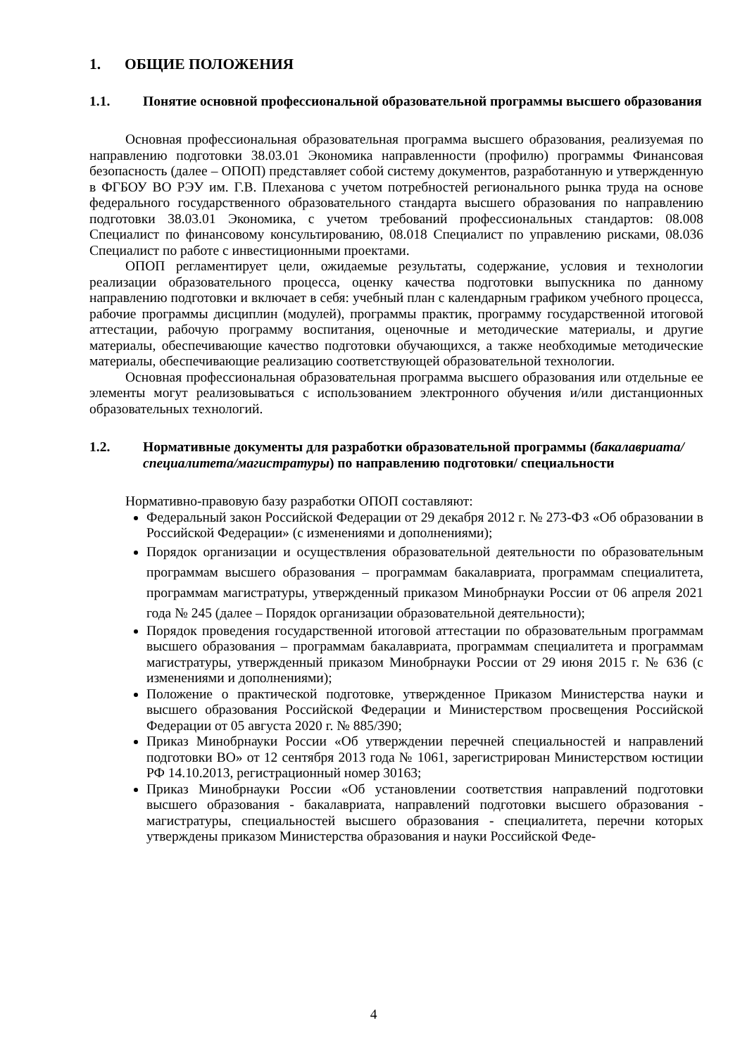1. ОБЩИЕ ПОЛОЖЕНИЯ
1.1. Понятие основной профессиональной образовательной программы высшего образования
Основная профессиональная образовательная программа высшего образования, реализуемая по направлению подготовки 38.03.01 Экономика направленности (профилю) программы Финансовая безопасность (далее – ОПОП) представляет собой систему документов, разработанную и утвержденную в ФГБОУ ВО РЭУ им. Г.В. Плеханова с учетом потребностей регионального рынка труда на основе федерального государственного образовательного стандарта высшего образования по направлению подготовки 38.03.01 Экономика, с учетом требований профессиональных стандартов: 08.008 Специалист по финансовому консультированию, 08.018 Специалист по управлению рисками, 08.036 Специалист по работе с инвестиционными проектами.
ОПОП регламентирует цели, ожидаемые результаты, содержание, условия и технологии реализации образовательного процесса, оценку качества подготовки выпускника по данному направлению подготовки и включает в себя: учебный план с календарным графиком учебного процесса, рабочие программы дисциплин (модулей), программы практик, программу государственной итоговой аттестации, рабочую программу воспитания, оценочные и методические материалы, и другие материалы, обеспечивающие качество подготовки обучающихся, а также необходимые методические материалы, обеспечивающие реализацию соответствующей образовательной технологии.
Основная профессиональная образовательная программа высшего образования или отдельные ее элементы могут реализовываться с использованием электронного обучения и/или дистанционных образовательных технологий.
1.2. Нормативные документы для разработки образовательной программы (бакалавриата/специалитета/магистратуры) по направлению подготовки/ специальности
Нормативно-правовую базу разработки ОПОП составляют:
Федеральный закон Российской Федерации от 29 декабря 2012 г. № 273-ФЗ «Об образовании в Российской Федерации» (с изменениями и дополнениями);
Порядок организации и осуществления образовательной деятельности по образовательным программам высшего образования – программам бакалавриата, программам специалитета, программам магистратуры, утвержденный приказом Минобрнауки России от 06 апреля 2021 года № 245 (далее – Порядок организации образовательной деятельности);
Порядок проведения государственной итоговой аттестации по образовательным программам высшего образования – программам бакалавриата, программам специалитета и программам магистратуры, утвержденный приказом Минобрнауки России от 29 июня 2015 г. № 636 (с изменениями и дополнениями);
Положение о практической подготовке, утвержденное Приказом Министерства науки и высшего образования Российской Федерации и Министерством просвещения Российской Федерации от 05 августа 2020 г. № 885/390;
Приказ Минобрнауки России «Об утверждении перечней специальностей и направлений подготовки ВО» от 12 сентября 2013 года № 1061, зарегистрирован Министерством юстиции РФ 14.10.2013, регистрационный номер 30163;
Приказ Минобрнауки России «Об установлении соответствия направлений подготовки высшего образования - бакалавриата, направлений подготовки высшего образования - магистратуры, специальностей высшего образования - специалитета, перечни которых утверждены приказом Министерства образования и науки Российской Феде-
4